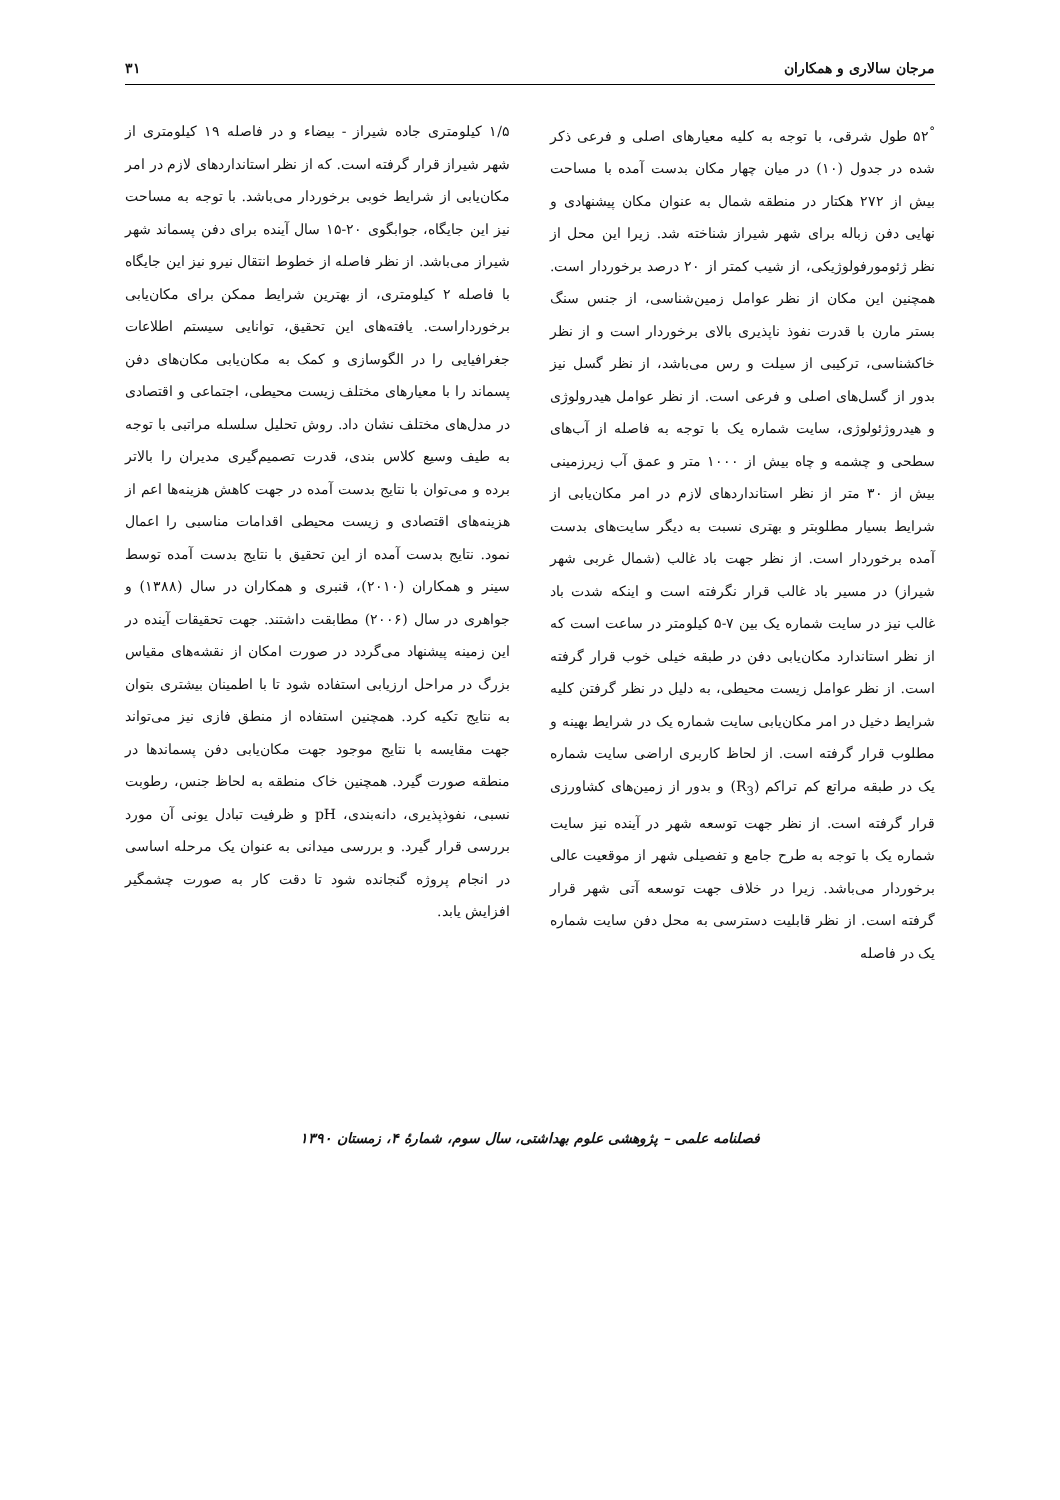مرجان سالاری و همکاران ۳۱
۵۲<sup>°</sup> طول شرقی، با توجه به کلیه معیارهای اصلی و فرعی ذکر شده در جدول (۱۰) در میان چهار مکان بدست آمده با مساحت بیش از ۲۷۲ هکتار در منطقه شمال به عنوان مکان پیشنهادی و نهایی دفن زباله برای شهر شیراز شناخته شد. زیرا این محل از نظر ژئومورفولوژیکی، از شیب کمتر از ۲۰ درصد برخوردار است. همچنین این مکان از نظر عوامل زمین‌شناسی، از جنس سنگ بستر مارن با قدرت نفوذ ناپذیری بالای برخوردار است و از نظر خاکشناسی، ترکیبی از سیلت و رس می‌باشد، از نظر گسل نیز بدور از گسل‌های اصلی و فرعی است. از نظر عوامل هیدرولوژی و هیدروژئولوژی، سایت شماره یک با توجه به فاصله از آب‌های سطحی و چشمه و چاه بیش از ۱۰۰۰ متر و عمق آب زیرزمینی بیش از ۳۰ متر از نظر استانداردهای لازم در امر مکان‌یابی از شرایط بسیار مطلوبتر و بهتری نسبت به دیگر سایت‌های بدست آمده برخوردار است. از نظر جهت باد غالب (شمال غربی شهر شیراز) در مسیر باد غالب قرار نگرفته است و اینکه شدت باد غالب نیز در سایت شماره یک بین ۷-۵ کیلومتر در ساعت است که از نظر استاندارد مکان‌یابی دفن در طبقه خیلی خوب قرار گرفته است. از نظر عوامل زیست محیطی، به دلیل در نظر گرفتن کلیه شرایط دخیل در امر مکان‌یابی سایت شماره یک در شرایط بهینه و مطلوب قرار گرفته است. از لحاظ کاربری اراضی سایت شماره یک در طبقه مراتع کم تراکم (R<sub>3</sub>) و بدور از زمین‌های کشاورزی قرار گرفته است. از نظر جهت توسعه شهر در آینده نیز سایت شماره یک با توجه به طرح جامع و تفصیلی شهر از موقعیت عالی برخوردار می‌باشد. زیرا در خلاف جهت توسعه آتی شهر قرار گرفته است. از نظر قابلیت دسترسی به محل دفن سایت شماره یک در فاصله
۱/۵ کیلومتری جاده شیراز - بیضاء و در فاصله ۱۹ کیلومتری از شهر شیراز قرار گرفته است. که از نظر استانداردهای لازم در امر مکان‌یابی از شرایط خوبی برخوردار می‌باشد. با توجه به مساحت نیز این جایگاه، جوابگوی ۲۰-۱۵ سال آینده برای دفن پسماند شهر شیراز می‌باشد. از نظر فاصله از خطوط انتقال نیرو نیز این جایگاه با فاصله ۲ کیلومتری، از بهترین شرایط ممکن برای مکان‌یابی برخورداراست. یافته‌های این تحقیق، توانایی سیستم اطلاعات جغرافیایی را در الگوسازی و کمک به مکان‌یابی مکان‌های دفن پسماند را با معیارهای مختلف زیست محیطی، اجتماعی و اقتصادی در مدل‌های مختلف نشان داد. روش تحلیل سلسله مراتبی با توجه به طیف وسیع کلاس بندی، قدرت تصمیم‌گیری مدیران را بالاتر برده و می‌توان با نتایج بدست آمده در جهت کاهش هزینه‌ها اعم از هزینه‌های اقتصادی و زیست محیطی اقدامات مناسبی را اعمال نمود. نتایج بدست آمده از این تحقیق با نتایج بدست آمده توسط سینر و همکاران (۲۰۱۰)، قنبری و همکاران در سال (۱۳۸۸) و جواهری در سال (۲۰۰۶) مطابقت داشتند. جهت تحقیقات آینده در این زمینه پیشنهاد می‌گردد در صورت امکان از نقشه‌های مقیاس بزرگ در مراحل ارزیابی استفاده شود تا با اطمینان بیشتری بتوان به نتایج تکیه کرد. همچنین استفاده از منطق فازی نیز می‌تواند جهت مقایسه با نتایج موجود جهت مکان‌یابی دفن پسماندها در منطقه صورت گیرد. همچنین خاک منطقه به لحاظ جنس، رطوبت نسبی، نفوذپذیری، دانه‌بندی، pH و ظرفیت تبادل یونی آن مورد بررسی قرار گیرد. و بررسی میدانی به عنوان یک مرحله اساسی در انجام پروژه گنجانده شود تا دقت کار به صورت چشمگیر افزایش یابد.
فصلنامه علمی – پژوهشی علوم بهداشتی، سال سوم، شمارهٔ ۴، زمستان ۱۳۹۰